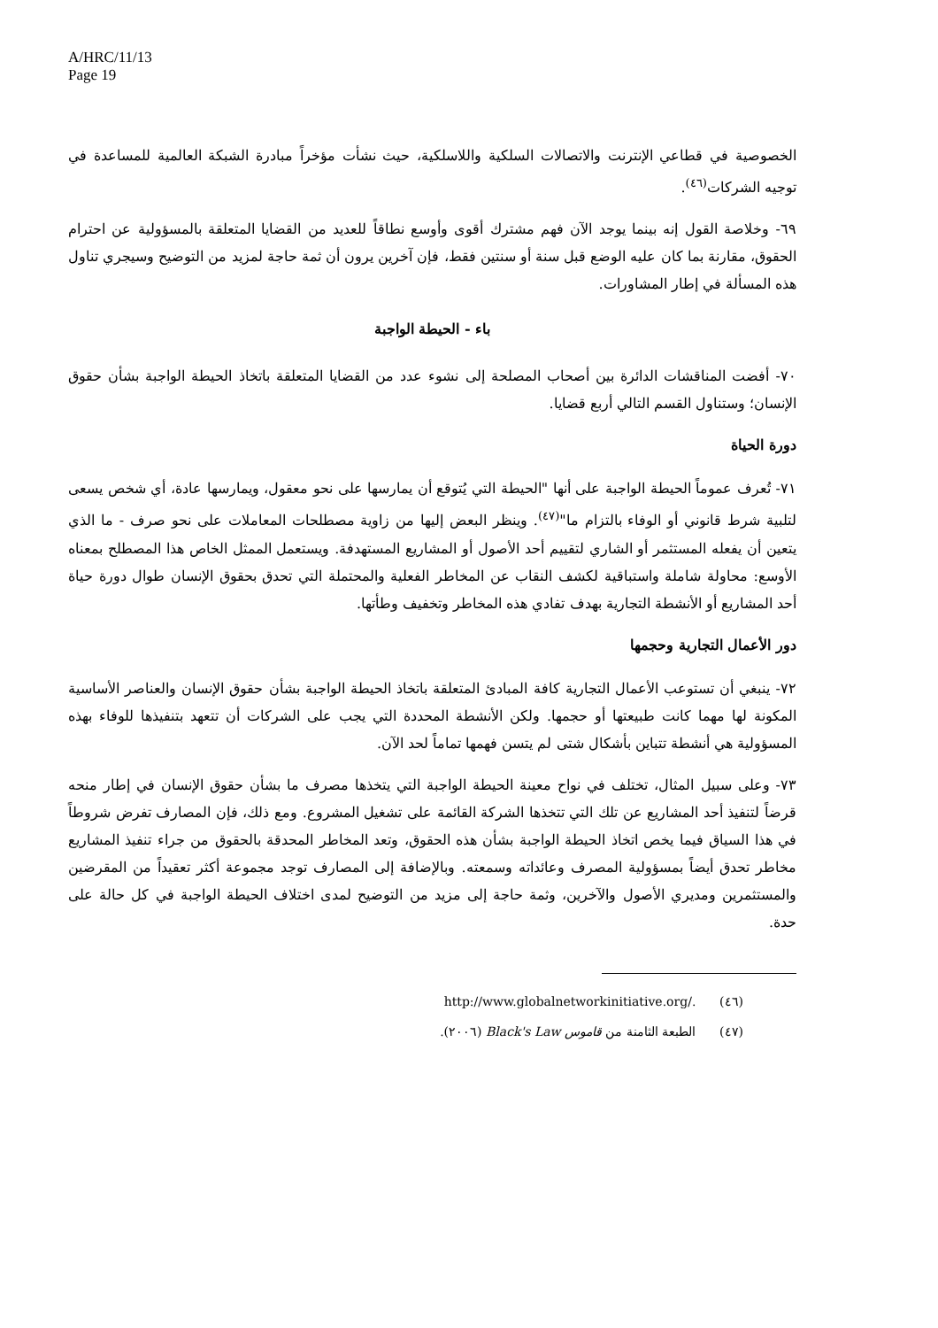A/HRC/11/13
Page 19
الخصوصية في قطاعي الإنترنت والاتصالات السلكية واللاسلكية، حيث نشأت مؤخراً مبادرة الشبكة العالمية للمساعدة في توجيه الشركات<sup>(٤٦)</sup>.
٦٩- وخلاصة القول إنه بينما يوجد الآن فهم مشترك أقوى وأوسع نطاقاً للعديد من القضايا المتعلقة بالمسؤولية عن احترام الحقوق، مقارنة بما كان عليه الوضع قبل سنة أو سنتين فقط، فإن آخرين يرون أن ثمة حاجة لمزيد من التوضيح وسيجري تناول هذه المسألة في إطار المشاورات.
باء - الحيطة الواجبة
٧٠- أفضت المناقشات الدائرة بين أصحاب المصلحة إلى نشوء عدد من القضايا المتعلقة باتخاذ الحيطة الواجبة بشأن حقوق الإنسان؛ وستناول القسم التالي أربع قضايا.
دورة الحياة
٧١- تُعرف عموماً الحيطة الواجبة على أنها "الحيطة التي يُتوقع أن يمارسها على نحو معقول، ويمارسها عادة، أي شخص يسعى لتلبية شرط قانوني أو الوفاء بالتزام ما"<sup>(٤٧)</sup>. وينظر البعض إليها من زاوية مصطلحات المعاملات على نحو صرف - ما الذي يتعين أن يفعله المستثمر أو الشاري لتقييم أحد الأصول أو المشاريع المستهدفة. ويستعمل الممثل الخاص هذا المصطلح بمعناه الأوسع: محاولة شاملة واستباقية لكشف النقاب عن المخاطر الفعلية والمحتملة التي تحدق بحقوق الإنسان طوال دورة حياة أحد المشاريع أو الأنشطة التجارية بهدف تفادي هذه المخاطر وتخفيف وطأتها.
دور الأعمال التجارية وحجمها
٧٢- ينبغي أن تستوعب الأعمال التجارية كافة المبادئ المتعلقة باتخاذ الحيطة الواجبة بشأن حقوق الإنسان والعناصر الأساسية المكونة لها مهما كانت طبيعتها أو حجمها. ولكن الأنشطة المحددة التي يجب على الشركات أن تتعهد بتنفيذها للوفاء بهذه المسؤولية هي أنشطة تتباين بأشكال شتى لم يتسن فهمها تماماً لحد الآن.
٧٣- وعلى سبيل المثال، تختلف في نواح معينة الحيطة الواجبة التي يتخذها مصرف ما بشأن حقوق الإنسان في إطار منحه قرضاً لتنفيذ أحد المشاريع عن تلك التي تتخذها الشركة القائمة على تشغيل المشروع. ومع ذلك، فإن المصارف تفرض شروطاً في هذا السياق فيما يخص اتخاذ الحيطة الواجبة بشأن هذه الحقوق، وتعد المخاطر المحدقة بالحقوق من جراء تنفيذ المشاريع مخاطر تحدق أيضاً بمسؤولية المصرف وعائداته وسمعته. وبالإضافة إلى المصارف توجد مجموعة أكثر تعقيداً من المقرضين والمستثمرين ومديري الأصول والآخرين، وثمة حاجة إلى مزيد من التوضيح لمدى اختلاف الحيطة الواجبة في كل حالة على حدة.
(٤٦) http://www.globalnetworkinitiative.org/.
(٤٧) الطبعة الثامنة من قاموس Black's Law (٢٠٠٦).